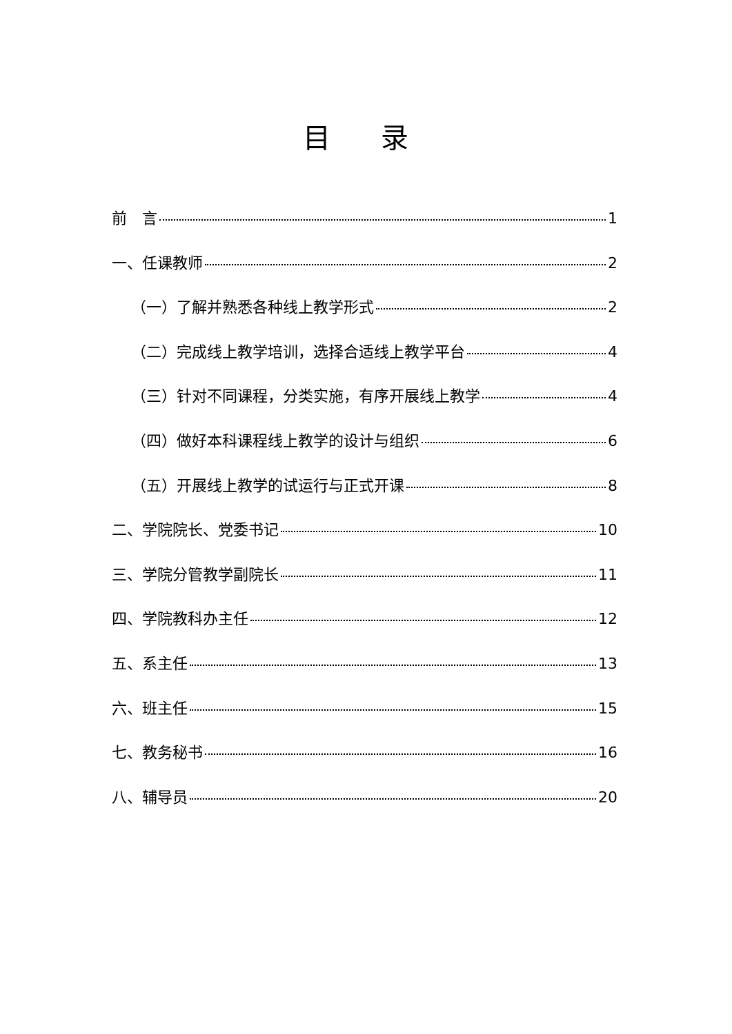目 录
前　言 1
一、任课教师 2
（一）了解并熟悉各种线上教学形式 2
（二）完成线上教学培训，选择合适线上教学平台 4
（三）针对不同课程，分类实施，有序开展线上教学 4
（四）做好本科课程线上教学的设计与组织 6
（五）开展线上教学的试运行与正式开课 8
二、学院院长、党委书记 10
三、学院分管教学副院长 11
四、学院教科办主任 12
五、系主任 13
六、班主任 15
七、教务秘书 16
八、辅导员 20